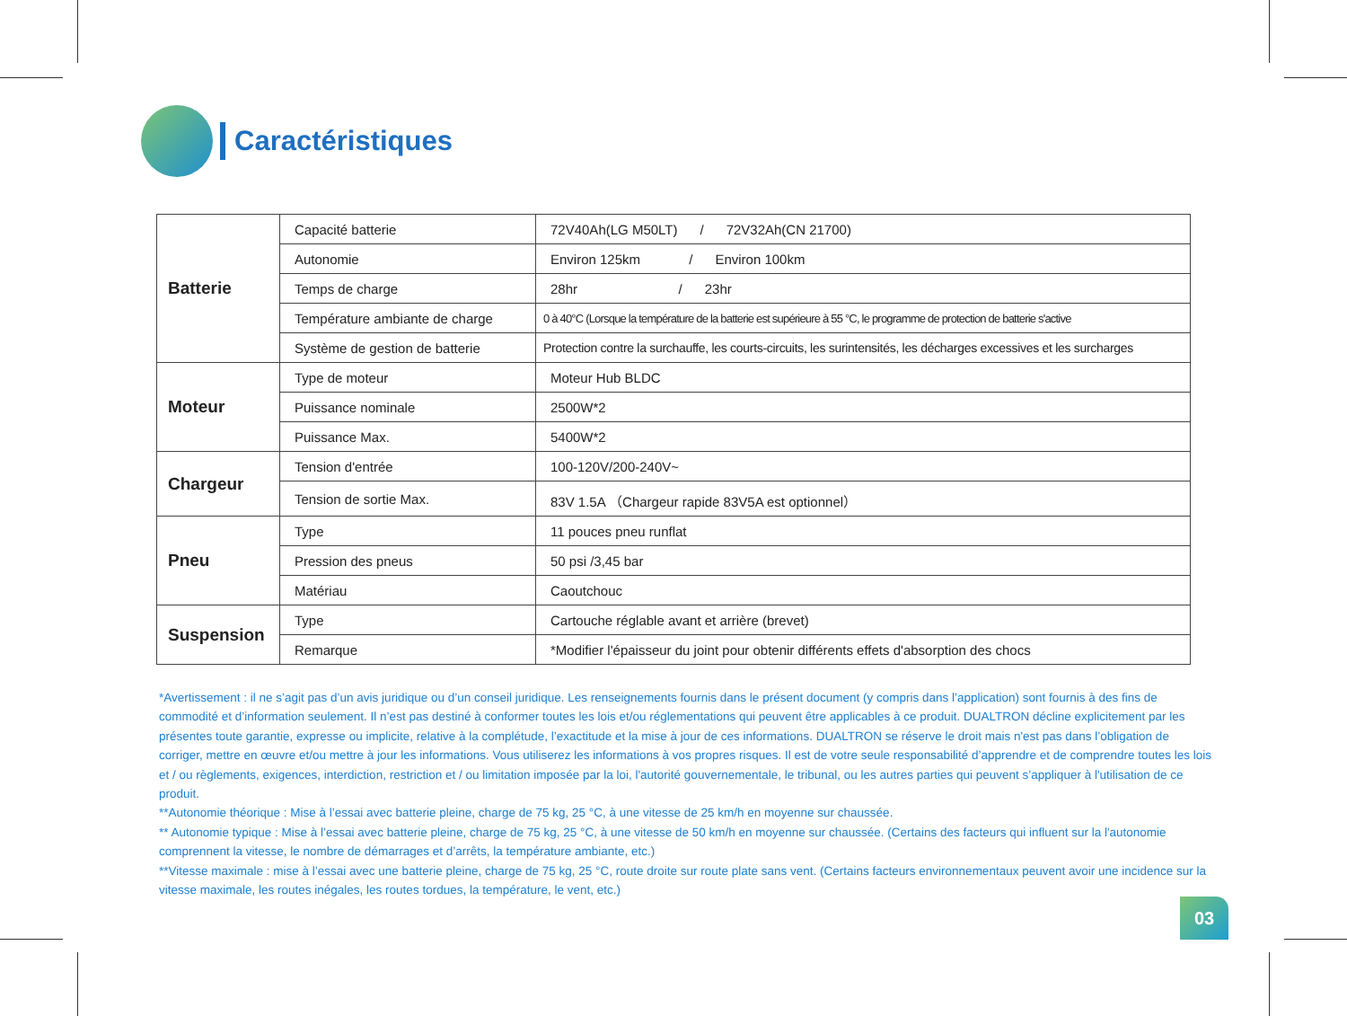Caractéristiques
| Batterie | Capacité batterie | 72V40Ah(LG M50LT) / 72V32Ah(CN 21700) |
| | Autonomie | Environ 125km / Environ 100km |
| | Temps de charge | 28hr / 23hr |
| | Température ambiante de charge | 0 à 40°C (Lorsque la température de la batterie est supérieure à 55 °C, le programme de protection de batterie s'active |
| | Système de gestion de batterie | Protection contre la surchauffe, les courts-circuits, les surintensités, les décharges excessives et les surcharges |
| Moteur | Type de moteur | Moteur Hub BLDC |
| | Puissance nominale | 2500W*2 |
| | Puissance Max. | 5400W*2 |
| Chargeur | Tension d'entrée | 100-120V/200-240V~ |
| | Tension de sortie Max. | 83V 1.5A （Chargeur rapide 83V5A est optionnel） |
| Pneu | Type | 11 pouces pneu runflat |
| | Pression des pneus | 50 psi /3,45 bar |
| | Matériau | Caoutchouc |
| Suspension | Type | Cartouche réglable avant et arrière (brevet) |
| | Remarque | *Modifier l'épaisseur du joint pour obtenir différents effets d'absorption des chocs |
*Avertissement : il ne s’agit pas d’un avis juridique ou d’un conseil juridique. Les renseignements fournis dans le présent document (y compris dans l’application) sont fournis à des fins de commodité et d’information seulement. Il n’est pas destiné à conformer toutes les lois et/ou réglementations qui peuvent être applicables à ce produit. DUALTRON décline explicitement par les présentes toute garantie, expresse ou implicite, relative à la complétude, l’exactitude et la mise à jour de ces informations. DUALTRON se réserve le droit mais n'est pas dans l’obligation de corriger, mettre en œuvre et/ou mettre à jour les informations. Vous utiliserez les informations à vos propres risques. Il est de votre seule responsabilité d’apprendre et de comprendre toutes les lois et / ou règlements, exigences, interdiction, restriction et / ou limitation imposée par la loi, l'autorité gouvernementale, le tribunal, ou les autres parties qui peuvent s’appliquer à l'utilisation de ce produit.
**Autonomie théorique : Mise à l’essai avec batterie pleine, charge de 75 kg, 25 °C, à une vitesse de 25 km/h en moyenne sur chaussée.
** Autonomie typique : Mise à l’essai avec batterie pleine, charge de 75 kg, 25 °C, à une vitesse de 50 km/h en moyenne sur chaussée. (Certains des facteurs qui influent sur la l'autonomie comprennent la vitesse, le nombre de démarrages et d’arrêts, la température ambiante, etc.)
**Vitesse maximale : mise à l’essai avec une batterie pleine, charge de 75 kg, 25 °C, route droite sur route plate sans vent. (Certains facteurs environnementaux peuvent avoir une incidence sur la vitesse maximale, les routes inégales, les routes tordues, la température, le vent, etc.)
03